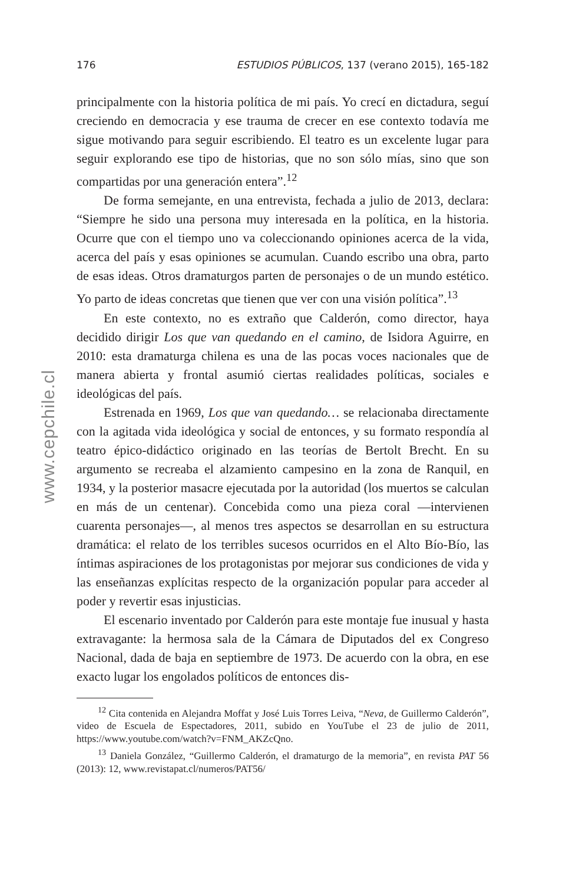176 ESTUDIOS PÚBLICOS, 137 (verano 2015), 165-182
www.cepchile.cl
principalmente con la historia política de mi país. Yo crecí en dictadura, seguí creciendo en democracia y ese trauma de crecer en ese contexto todavía me sigue motivando para seguir escribiendo. El teatro es un excelente lugar para seguir explorando ese tipo de historias, que no son sólo mías, sino que son compartidas por una generación entera”.<sup>12</sup>
De forma semejante, en una entrevista, fechada a julio de 2013, declara: “Siempre he sido una persona muy interesada en la política, en la historia. Ocurre que con el tiempo uno va coleccionando opiniones acerca de la vida, acerca del país y esas opiniones se acumulan. Cuando escribo una obra, parto de esas ideas. Otros dramaturgos parten de personajes o de un mundo estético. Yo parto de ideas concretas que tienen que ver con una visión política”.<sup>13</sup>
En este contexto, no es extraño que Calderón, como director, haya decidido dirigir Los que van quedando en el camino, de Isidora Aguirre, en 2010: esta dramaturga chilena es una de las pocas voces nacionales que de manera abierta y frontal asumió ciertas realidades políticas, sociales e ideológicas del país.
Estrenada en 1969, Los que van quedando… se relacionaba directamente con la agitada vida ideológica y social de entonces, y su formato respondía al teatro épico-didáctico originado en las teorías de Bertolt Brecht. En su argumento se recreaba el alzamiento campesino en la zona de Ranquil, en 1934, y la posterior masacre ejecutada por la autoridad (los muertos se calculan en más de un centenar). Concebida como una pieza coral —intervienen cuarenta personajes—, al menos tres aspectos se desarrollan en su estructura dramática: el relato de los terribles sucesos ocurridos en el Alto Bío-Bío, las íntimas aspiraciones de los protagonistas por mejorar sus condiciones de vida y las enseñanzas explícitas respecto de la organización popular para acceder al poder y revertir esas injusticias.
El escenario inventado por Calderón para este montaje fue inusual y hasta extravagante: la hermosa sala de la Cámara de Diputados del ex Congreso Nacional, dada de baja en septiembre de 1973. De acuerdo con la obra, en ese exacto lugar los engolados políticos de entonces dis-
<sup>12</sup> Cita contenida en Alejandra Moffat y José Luis Torres Leiva, “Neva, de Guillermo Calderón”, video de Escuela de Espectadores, 2011, subido en YouTube el 23 de julio de 2011, https://www.youtube.com/watch?v=FNM_AKZcQno.
<sup>13</sup> Daniela González, “Guillermo Calderón, el dramaturgo de la memoria”, en revista PAT 56 (2013): 12, www.revistapat.cl/numeros/PAT56/